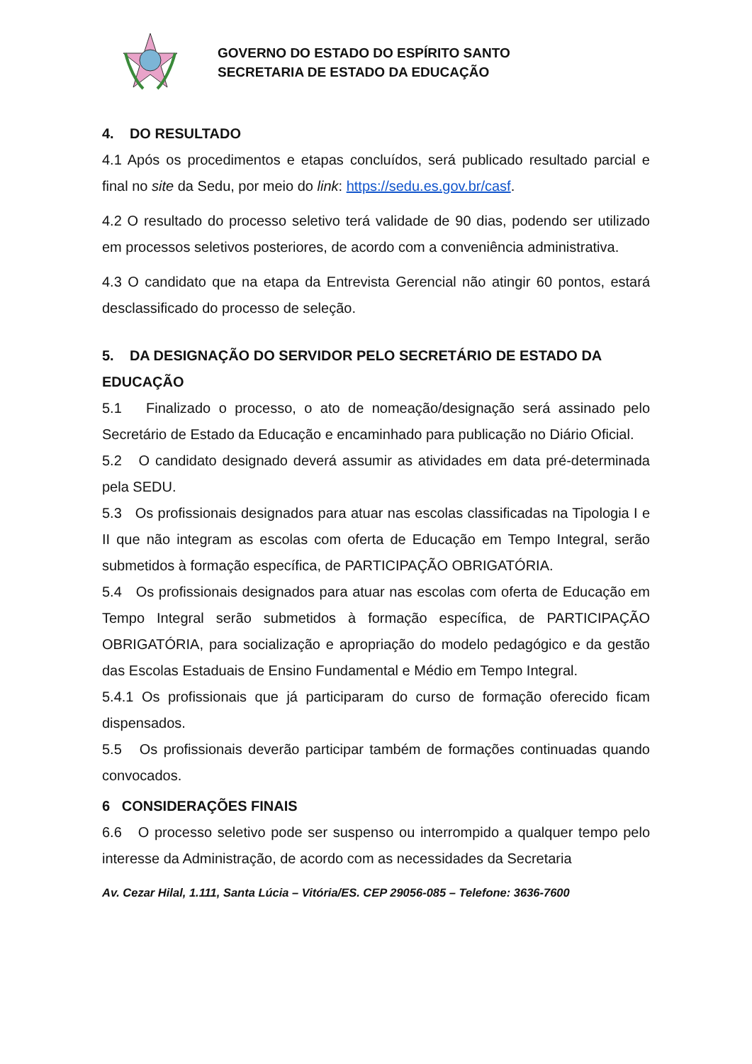GOVERNO DO ESTADO DO ESPÍRITO SANTO
SECRETARIA DE ESTADO DA EDUCAÇÃO
4. DO RESULTADO
4.1 Após os procedimentos e etapas concluídos, será publicado resultado parcial e final no site da Sedu, por meio do link: https://sedu.es.gov.br/casf.
4.2 O resultado do processo seletivo terá validade de 90 dias, podendo ser utilizado em processos seletivos posteriores, de acordo com a conveniência administrativa.
4.3 O candidato que na etapa da Entrevista Gerencial não atingir 60 pontos, estará desclassificado do processo de seleção.
5. DA DESIGNAÇÃO DO SERVIDOR PELO SECRETÁRIO DE ESTADO DA EDUCAÇÃO
5.1 Finalizado o processo, o ato de nomeação/designação será assinado pelo Secretário de Estado da Educação e encaminhado para publicação no Diário Oficial.
5.2 O candidato designado deverá assumir as atividades em data pré-determinada pela SEDU.
5.3 Os profissionais designados para atuar nas escolas classificadas na Tipologia I e II que não integram as escolas com oferta de Educação em Tempo Integral, serão submetidos à formação específica, de PARTICIPAÇÃO OBRIGATÓRIA.
5.4 Os profissionais designados para atuar nas escolas com oferta de Educação em Tempo Integral serão submetidos à formação específica, de PARTICIPAÇÃO OBRIGATÓRIA, para socialização e apropriação do modelo pedagógico e da gestão das Escolas Estaduais de Ensino Fundamental e Médio em Tempo Integral.
5.4.1 Os profissionais que já participaram do curso de formação oferecido ficam dispensados.
5.5 Os profissionais deverão participar também de formações continuadas quando convocados.
6 CONSIDERAÇÕES FINAIS
6.6 O processo seletivo pode ser suspenso ou interrompido a qualquer tempo pelo interesse da Administração, de acordo com as necessidades da Secretaria
Av. Cezar Hilal, 1.111, Santa Lúcia – Vitória/ES. CEP 29056-085 – Telefone: 3636-7600